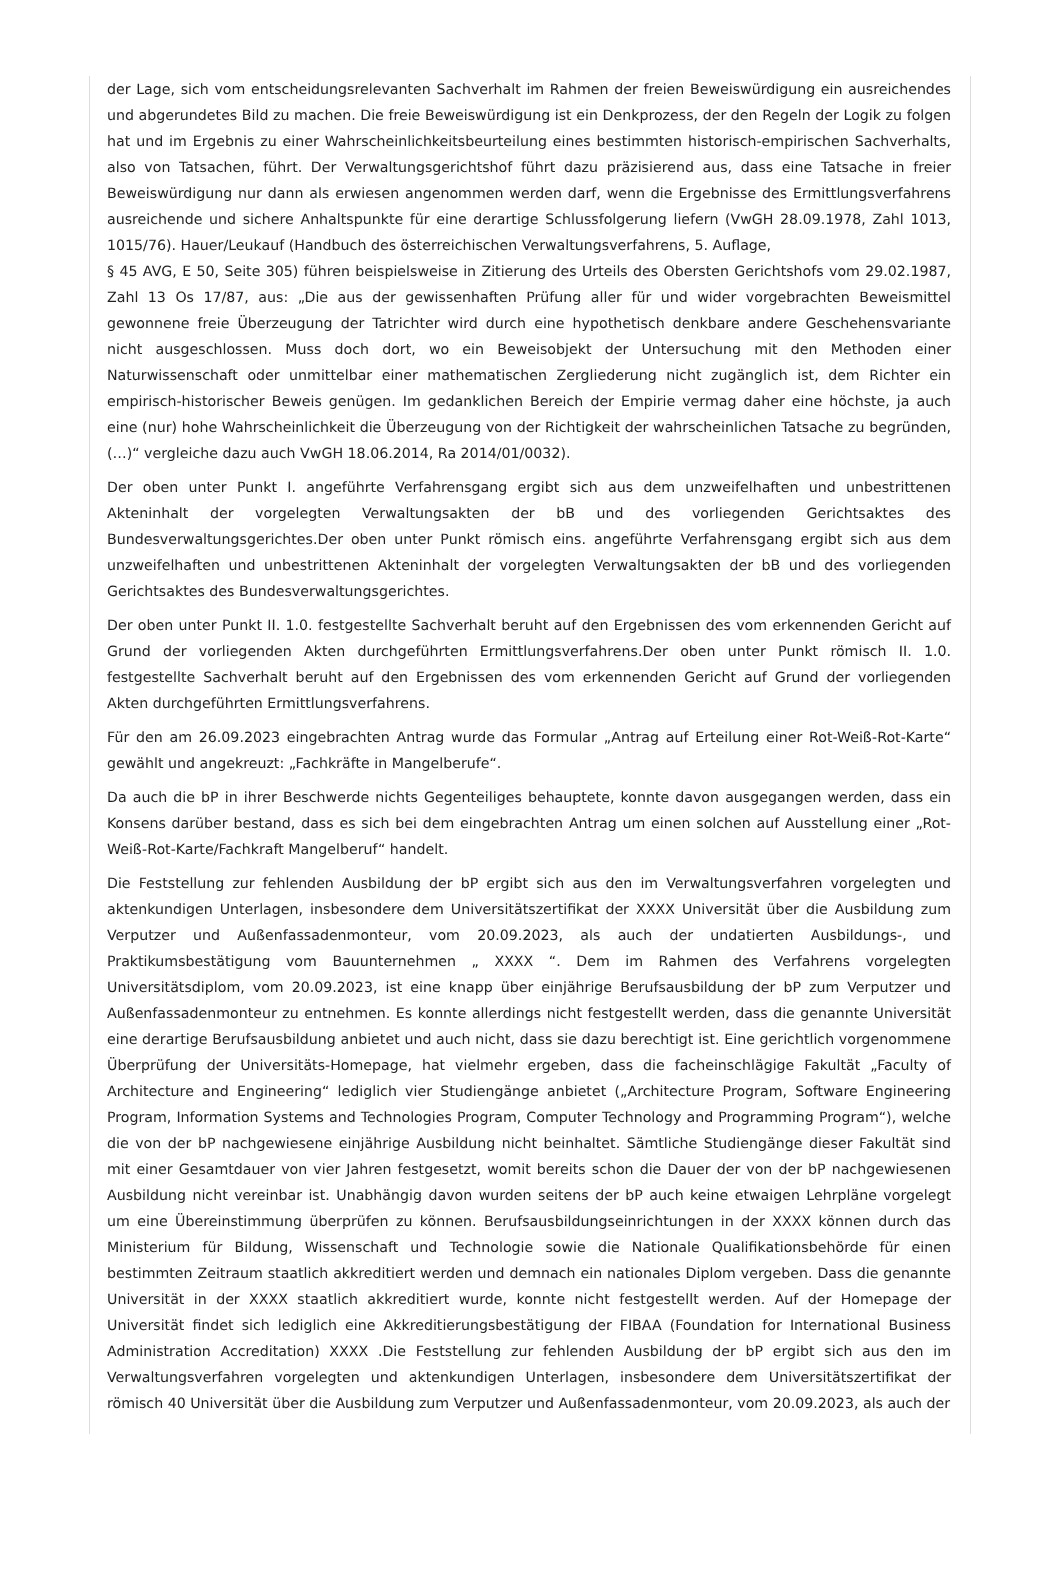der Lage, sich vom entscheidungsrelevanten Sachverhalt im Rahmen der freien Beweiswürdigung ein ausreichendes und abgerundetes Bild zu machen. Die freie Beweiswürdigung ist ein Denkprozess, der den Regeln der Logik zu folgen hat und im Ergebnis zu einer Wahrscheinlichkeitsbeurteilung eines bestimmten historisch-empirischen Sachverhalts, also von Tatsachen, führt. Der Verwaltungsgerichtshof führt dazu präzisierend aus, dass eine Tatsache in freier Beweiswürdigung nur dann als erwiesen angenommen werden darf, wenn die Ergebnisse des Ermittlungsverfahrens ausreichende und sichere Anhaltspunkte für eine derartige Schlussfolgerung liefern (VwGH 28.09.1978, Zahl 1013, 1015/76). Hauer/Leukauf (Handbuch des österreichischen Verwaltungsverfahrens, 5. Auflage,
§ 45 AVG, E 50, Seite 305) führen beispielsweise in Zitierung des Urteils des Obersten Gerichtshofs vom 29.02.1987, Zahl 13 Os 17/87, aus: „Die aus der gewissenhaften Prüfung aller für und wider vorgebrachten Beweismittel gewonnene freie Überzeugung der Tatrichter wird durch eine hypothetisch denkbare andere Geschehensvariante nicht ausgeschlossen. Muss doch dort, wo ein Beweisobjekt der Untersuchung mit den Methoden einer Naturwissenschaft oder unmittelbar einer mathematischen Zergliederung nicht zugänglich ist, dem Richter ein empirisch-historischer Beweis genügen. Im gedanklichen Bereich der Empirie vermag daher eine höchste, ja auch eine (nur) hohe Wahrscheinlichkeit die Überzeugung von der Richtigkeit der wahrscheinlichen Tatsache zu begründen, (…)“ vergleiche dazu auch VwGH 18.06.2014, Ra 2014/01/0032).
Der oben unter Punkt I. angeführte Verfahrensgang ergibt sich aus dem unzweifelhaften und unbestrittenen Akteninhalt der vorgelegten Verwaltungsakten der bB und des vorliegenden Gerichtsaktes des Bundesverwaltungsgerichtes.Der oben unter Punkt römisch eins. angeführte Verfahrensgang ergibt sich aus dem unzweifelhaften und unbestrittenen Akteninhalt der vorgelegten Verwaltungsakten der bB und des vorliegenden Gerichtsaktes des Bundesverwaltungsgerichtes.
Der oben unter Punkt II. 1.0. festgestellte Sachverhalt beruht auf den Ergebnissen des vom erkennenden Gericht auf Grund der vorliegenden Akten durchgeführten Ermittlungsverfahrens.Der oben unter Punkt römisch II. 1.0. festgestellte Sachverhalt beruht auf den Ergebnissen des vom erkennenden Gericht auf Grund der vorliegenden Akten durchgeführten Ermittlungsverfahrens.
Für den am 26.09.2023 eingebrachten Antrag wurde das Formular „Antrag auf Erteilung einer Rot-Weiß-Rot-Karte“ gewählt und angekreuzt: „Fachkräfte in Mangelberufe“.
Da auch die bP in ihrer Beschwerde nichts Gegenteiliges behauptete, konnte davon ausgegangen werden, dass ein Konsens darüber bestand, dass es sich bei dem eingebrachten Antrag um einen solchen auf Ausstellung einer „Rot-Weiß-Rot-Karte/Fachkraft Mangelberuf“ handelt.
Die Feststellung zur fehlenden Ausbildung der bP ergibt sich aus den im Verwaltungsverfahren vorgelegten und aktenkundigen Unterlagen, insbesondere dem Universitätszertifikat der XXXX Universität über die Ausbildung zum Verputzer und Außenfassadenmonteur, vom 20.09.2023, als auch der undatierten Ausbildungs-, und Praktikumsbestätigung vom Bauunternehmen „ XXXX “. Dem im Rahmen des Verfahrens vorgelegten Universitätsdiplom, vom 20.09.2023, ist eine knapp über einjährige Berufsausbildung der bP zum Verputzer und Außenfassadenmonteur zu entnehmen. Es konnte allerdings nicht festgestellt werden, dass die genannte Universität eine derartige Berufsausbildung anbietet und auch nicht, dass sie dazu berechtigt ist. Eine gerichtlich vorgenommene Überprüfung der Universitäts-Homepage, hat vielmehr ergeben, dass die facheinschlägige Fakultät „Faculty of Architecture and Engineering“ lediglich vier Studiengänge anbietet („Architecture Program, Software Engineering Program, Information Systems and Technologies Program, Computer Technology and Programming Program“), welche die von der bP nachgewiesene einjährige Ausbildung nicht beinhaltet. Sämtliche Studiengänge dieser Fakultät sind mit einer Gesamtdauer von vier Jahren festgesetzt, womit bereits schon die Dauer der von der bP nachgewiesenen Ausbildung nicht vereinbar ist. Unabhängig davon wurden seitens der bP auch keine etwaigen Lehrpläne vorgelegt um eine Übereinstimmung überprüfen zu können. Berufsausbildungseinrichtungen in der XXXX können durch das Ministerium für Bildung, Wissenschaft und Technologie sowie die Nationale Qualifikationsbehörde für einen bestimmten Zeitraum staatlich akkreditiert werden und demnach ein nationales Diplom vergeben. Dass die genannte Universität in der XXXX staatlich akkreditiert wurde, konnte nicht festgestellt werden. Auf der Homepage der Universität findet sich lediglich eine Akkreditierungsbestätigung der FIBAA (Foundation for International Business Administration Accreditation) XXXX .Die Feststellung zur fehlenden Ausbildung der bP ergibt sich aus den im Verwaltungsverfahren vorgelegten und aktenkundigen Unterlagen, insbesondere dem Universitätszertifikat der römisch 40 Universität über die Ausbildung zum Verputzer und Außenfassadenmonteur, vom 20.09.2023, als auch der